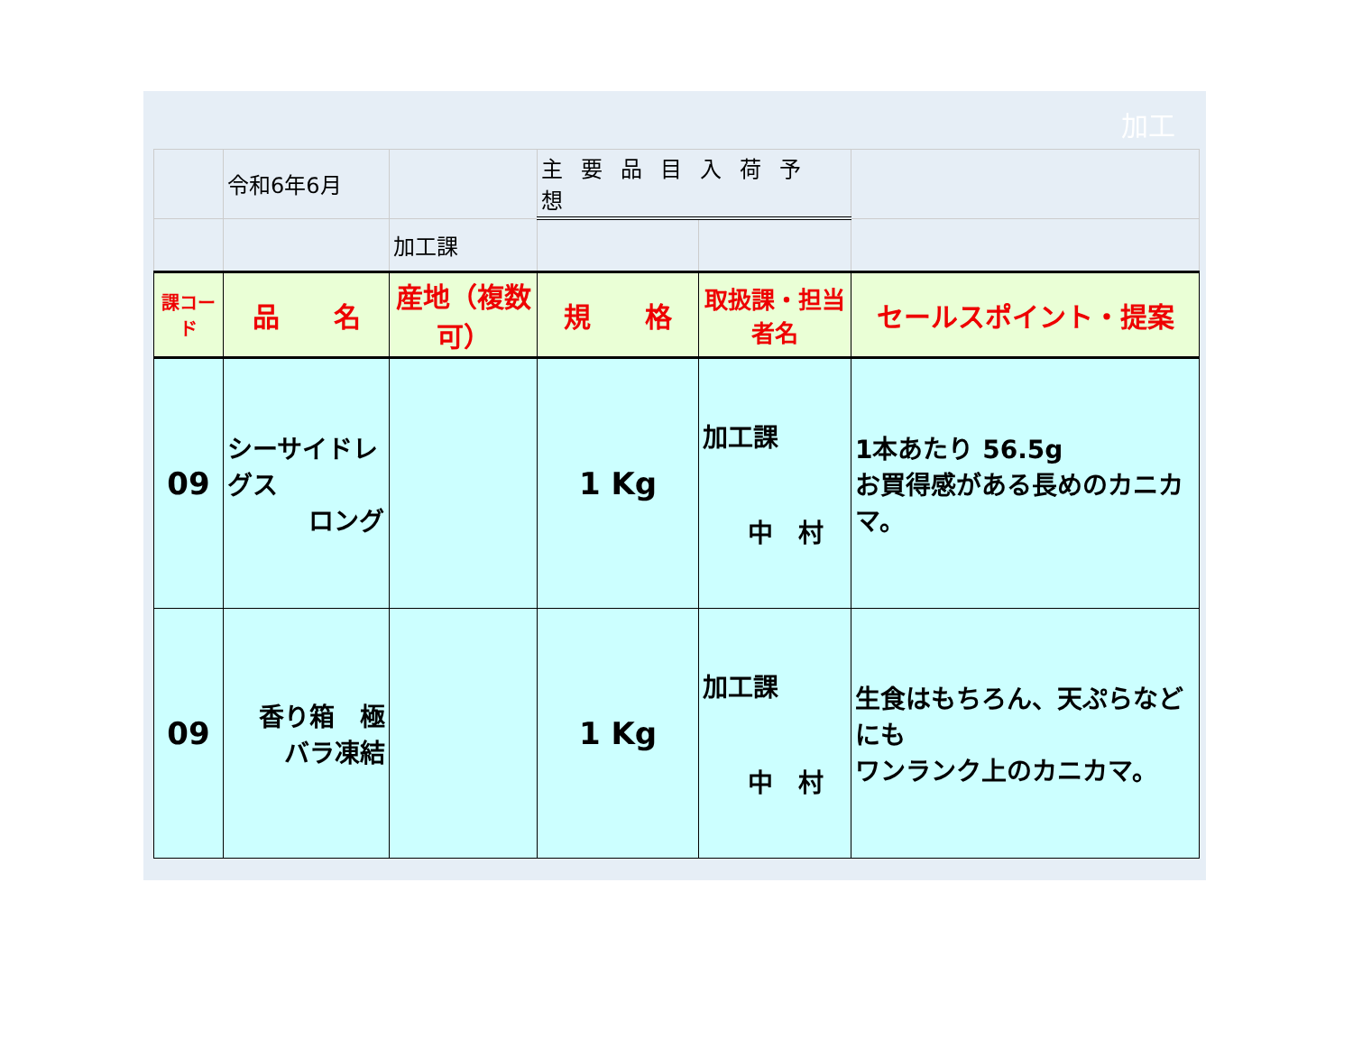加工
| | 令和6年6月 | | 主要品目入荷予想 | | |
| | | 加工課 | | | |
| 課コード | 品 名 | 産地（複数可） | 規 格 | 取扱課・担当者名 | セールスポイント・提案 |
| 09 | シーサイドレグス ロング | | 1 Kg | 加工課 中 村 | 1本あたり 56.5g お買得感がある長めのカニカマ。 |
| 09 | 香り箱 極 バラ凍結 | | 1 Kg | 加工課 中 村 | 生食はもちろん、天ぷらなどにも ワンランク上のカニカマ。 |